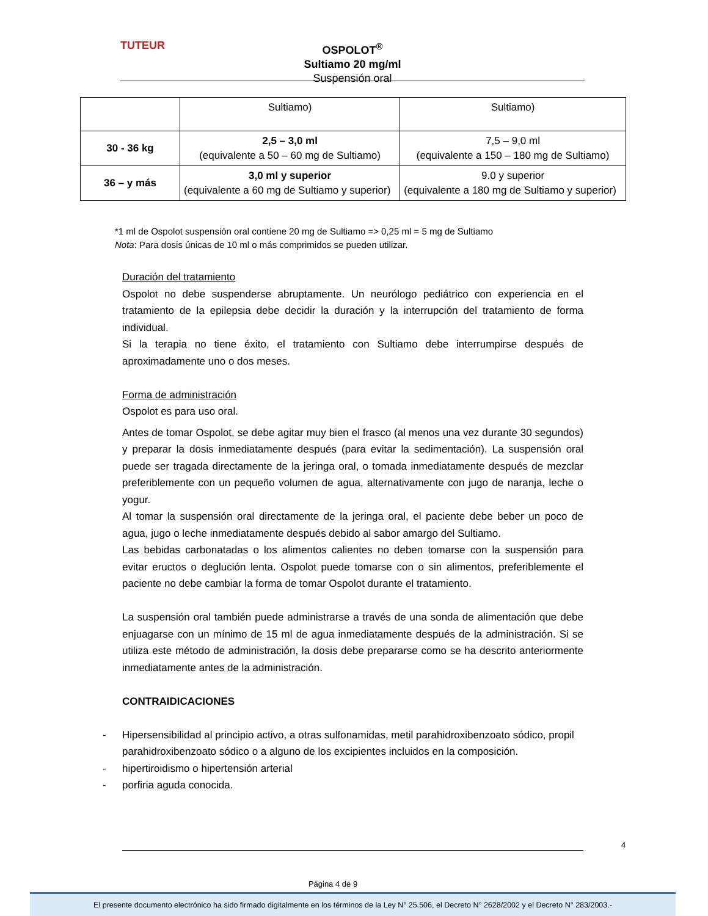TUTEUR
OSPOLOT<sup>®</sup>
Sultiamo 20 mg/ml
Suspensión oral
| | Sultiamo) | Sultiamo) |
| 30 - 36 kg | 2,5 – 3,0 ml (equivalente a 50 – 60 mg de Sultiamo) | 7,5 – 9,0 ml (equivalente a 150 – 180 mg de Sultiamo) |
| 36 – y más | 3,0 ml y superior (equivalente a 60 mg de Sultiamo y superior) | 9.0 y superior (equivalente a 180 mg de Sultiamo y superior) |
*1 ml de Ospolot suspensión oral contiene 20 mg de Sultiamo => 0,25 ml = 5 mg de Sultiamo
Nota: Para dosis únicas de 10 ml o más comprimidos se pueden utilizar.
Duración del tratamiento
Ospolot no debe suspenderse abruptamente. Un neurólogo pediátrico con experiencia en el tratamiento de la epilepsia debe decidir la duración y la interrupción del tratamiento de forma individual.
Si la terapia no tiene éxito, el tratamiento con Sultiamo debe interrumpirse después de aproximadamente uno o dos meses.
Forma de administración
Ospolot es para uso oral.
Antes de tomar Ospolot, se debe agitar muy bien el frasco (al menos una vez durante 30 segundos) y preparar la dosis inmediatamente después (para evitar la sedimentación). La suspensión oral puede ser tragada directamente de la jeringa oral, o tomada inmediatamente después de mezclar preferiblemente con un pequeño volumen de agua, alternativamente con jugo de naranja, leche o yogur.
Al tomar la suspensión oral directamente de la jeringa oral, el paciente debe beber un poco de agua, jugo o leche inmediatamente después debido al sabor amargo del Sultiamo.
Las bebidas carbonatadas o los alimentos calientes no deben tomarse con la suspensión para evitar eructos o deglución lenta. Ospolot puede tomarse con o sin alimentos, preferiblemente el paciente no debe cambiar la forma de tomar Ospolot durante el tratamiento.
La suspensión oral también puede administrarse a través de una sonda de alimentación que debe enjuagarse con un mínimo de 15 ml de agua inmediatamente después de la administración. Si se utiliza este método de administración, la dosis debe prepararse como se ha descrito anteriormente inmediatamente antes de la administración.
CONTRAIDICACIONES
- Hipersensibilidad al principio activo, a otras sulfonamidas, metil parahidroxibenzoato sódico, propil parahidroxibenzoato sódico o a alguno de los excipientes incluidos en la composición.
- hipertiroidismo o hipertensión arterial
- porfiria aguda conocida.
4
Página 4 de 9
El presente documento electrónico ha sido firmado digitalmente en los términos de la Ley N° 25.506, el Decreto N° 2628/2002 y el Decreto N° 283/2003.-